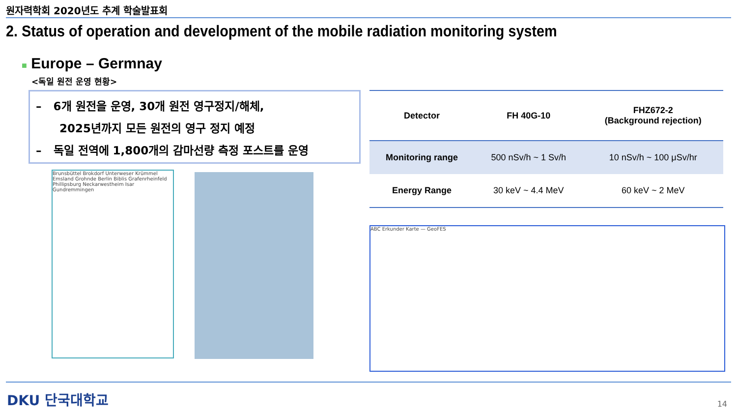원자력학회 2020년도 추계 학술발표회
2. Status of operation and development of the mobile radiation monitoring system
■ Europe – Germnay
<독일 원전 운영 현황>
– 6개 원전을 운영, 30개 원전 영구정지/해체,
2025년까지 모든 원전의 영구 정지 예정
– 독일 전역에 1,800개의 감마선량 측정 포스트를 운영
| Detector | FH 40G-10 | FHZ672-2 (Background rejection) |
| --- | --- | --- |
| Monitoring range | 500 nSv/h ~ 1 Sv/h | 10 nSv/h ~ 100 μSv/hr |
| Energy Range | 30 keV ~ 4.4 MeV | 60 keV ~ 2 MeV |
Brunsbüttel Brokdorf Unterweser Krümmel Emsland Grohnde Berlin Biblis Grafenrheinfeld Phillipsburg Neckarwestheim Isar Gundremmingen
ABC Erkunder Karte — GeoFES
DKU 단국대학교 14